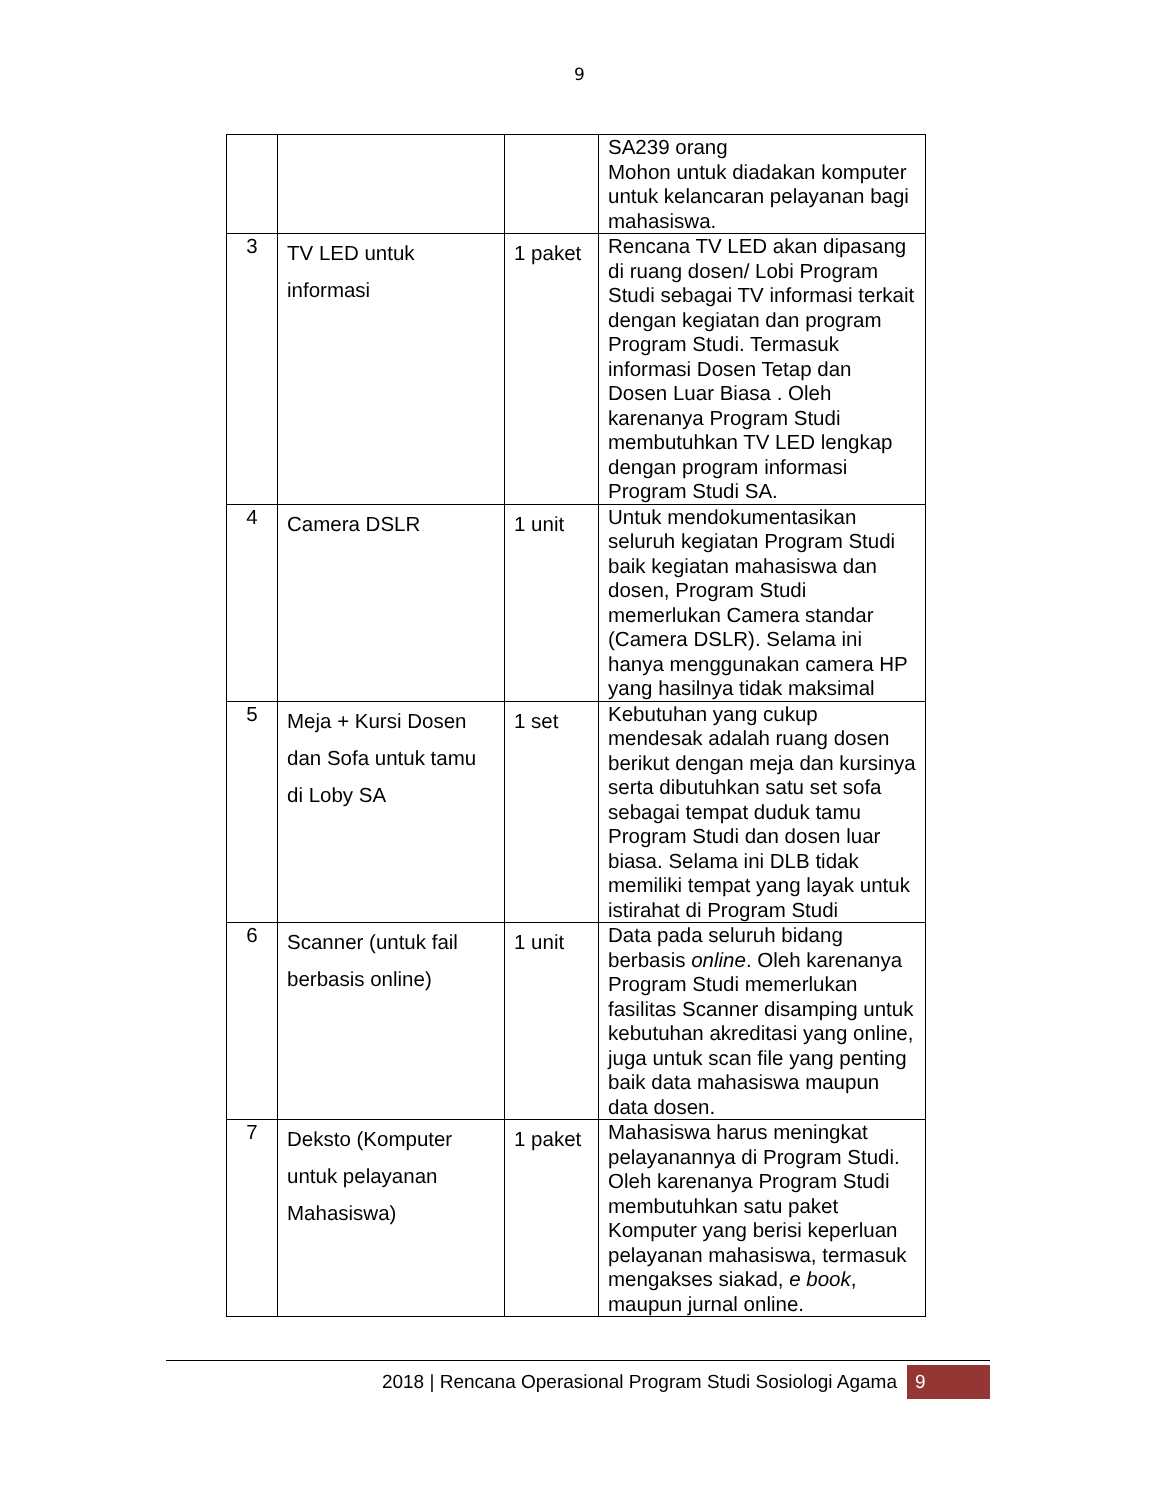9
| | | | SA239 orang Mohon untuk diadakan komputer untuk kelancaran pelayanan bagi mahasiswa. |
| 3 | TV LED untuk informasi | 1 paket | Rencana TV LED akan dipasang di ruang dosen/ Lobi Program Studi sebagai TV informasi terkait dengan kegiatan dan program Program Studi. Termasuk informasi Dosen Tetap dan Dosen Luar Biasa . Oleh karenanya Program Studi membutuhkan TV LED lengkap dengan program informasi Program Studi SA. |
| 4 | Camera DSLR | 1 unit | Untuk mendokumentasikan seluruh kegiatan Program Studi baik kegiatan mahasiswa dan dosen, Program Studi memerlukan Camera standar (Camera DSLR). Selama ini hanya menggunakan camera HP yang hasilnya tidak maksimal |
| 5 | Meja + Kursi Dosen dan Sofa untuk tamu di Loby SA | 1 set | Kebutuhan yang cukup mendesak adalah ruang dosen berikut dengan meja dan kursinya serta dibutuhkan satu set sofa sebagai tempat duduk tamu Program Studi dan dosen luar biasa. Selama ini DLB tidak memiliki tempat yang layak untuk istirahat di Program Studi |
| 6 | Scanner (untuk fail berbasis online) | 1 unit | Data pada seluruh bidang berbasis online . Oleh karenanya Program Studi memerlukan fasilitas Scanner disamping untuk kebutuhan akreditasi yang online, juga untuk scan file yang penting baik data mahasiswa maupun data dosen. |
| 7 | Deksto (Komputer untuk pelayanan Mahasiswa) | 1 paket | Mahasiswa harus meningkat pelayanannya di Program Studi. Oleh karenanya Program Studi membutuhkan satu paket Komputer yang berisi keperluan pelayanan mahasiswa, termasuk mengakses siakad, e book , maupun jurnal online. |
2018 | Rencana Operasional Program Studi Sosiologi Agama 9